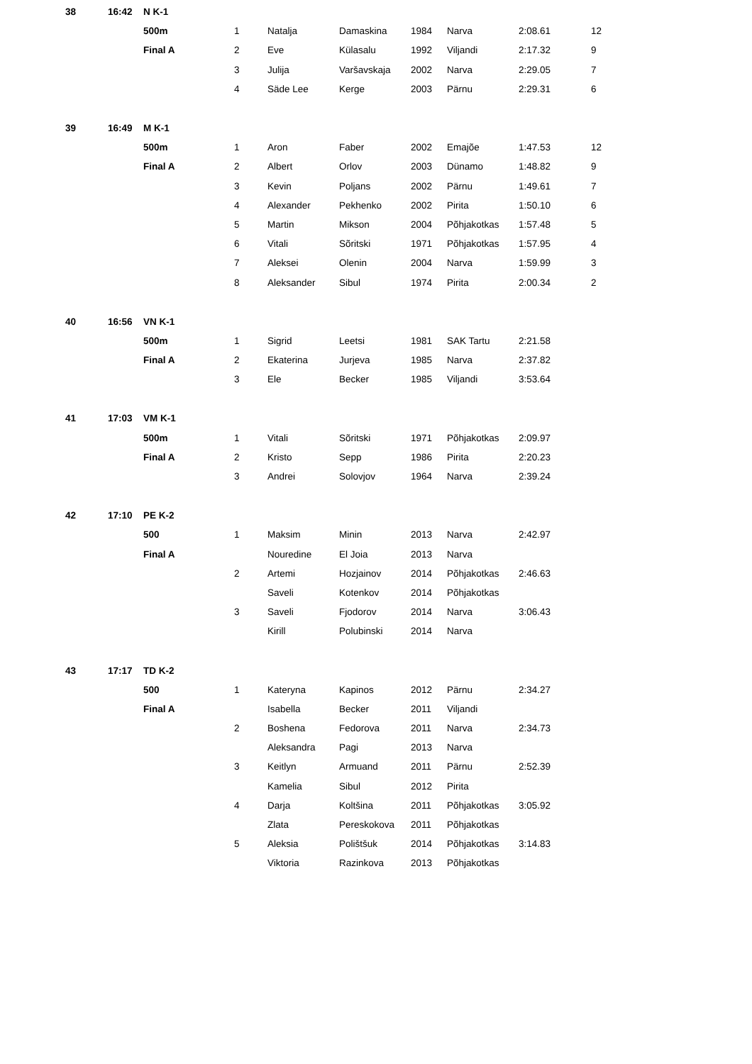| 38 | 16:42 | N K-1 | | | | | | | |
| | | 500m | 1 | Natalja | Damaskina | 1984 | Narva | 2:08.61 | 12 |
| | | Final A | 2 | Eve | Külasalu | 1992 | Viljandi | 2:17.32 | 9 |
| | | | 3 | Julija | Varšavskaja | 2002 | Narva | 2:29.05 | 7 |
| | | | 4 | Säde Lee | Kerge | 2003 | Pärnu | 2:29.31 | 6 |
| 39 | 16:49 | M K-1 | | | | | | | |
| | | 500m | 1 | Aron | Faber | 2002 | Emajõe | 1:47.53 | 12 |
| | | Final A | 2 | Albert | Orlov | 2003 | Dünamo | 1:48.82 | 9 |
| | | | 3 | Kevin | Poljans | 2002 | Pärnu | 1:49.61 | 7 |
| | | | 4 | Alexander | Pekhenko | 2002 | Pirita | 1:50.10 | 6 |
| | | | 5 | Martin | Mikson | 2004 | Põhjakotkas | 1:57.48 | 5 |
| | | | 6 | Vitali | Sõritski | 1971 | Põhjakotkas | 1:57.95 | 4 |
| | | | 7 | Aleksei | Olenin | 2004 | Narva | 1:59.99 | 3 |
| | | | 8 | Aleksander | Sibul | 1974 | Pirita | 2:00.34 | 2 |
| 40 | 16:56 | VN K-1 | | | | | | | |
| | | 500m | 1 | Sigrid | Leetsi | 1981 | SAK Tartu | 2:21.58 | |
| | | Final A | 2 | Ekaterina | Jurjeva | 1985 | Narva | 2:37.82 | |
| | | | 3 | Ele | Becker | 1985 | Viljandi | 3:53.64 | |
| 41 | 17:03 | VM K-1 | | | | | | | |
| | | 500m | 1 | Vitali | Sõritski | 1971 | Põhjakotkas | 2:09.97 | |
| | | Final A | 2 | Kristo | Sepp | 1986 | Pirita | 2:20.23 | |
| | | | 3 | Andrei | Solovjov | 1964 | Narva | 2:39.24 | |
| 42 | 17:10 | PE K-2 | | | | | | | |
| | | 500 | 1 | Maksim | Minin | 2013 | Narva | 2:42.97 | |
| | | Final A | | Nouredine | El Joia | 2013 | Narva | | |
| | | | 2 | Artemi | Hozjainov | 2014 | Põhjakotkas | 2:46.63 | |
| | | | | Saveli | Kotenkov | 2014 | Põhjakotkas | | |
| | | | 3 | Saveli | Fjodorov | 2014 | Narva | 3:06.43 | |
| | | | | Kirill | Polubinski | 2014 | Narva | | |
| 43 | 17:17 | TD K-2 | | | | | | | |
| | | 500 | 1 | Kateryna | Kapinos | 2012 | Pärnu | 2:34.27 | |
| | | Final A | | Isabella | Becker | 2011 | Viljandi | | |
| | | | 2 | Boshena | Fedorova | 2011 | Narva | 2:34.73 | |
| | | | | Aleksandra | Pagi | 2013 | Narva | | |
| | | | 3 | Keitlyn | Armuand | 2011 | Pärnu | 2:52.39 | |
| | | | | Kamelia | Sibul | 2012 | Pirita | | |
| | | | 4 | Darja | Koltšina | 2011 | Põhjakotkas | 3:05.92 | |
| | | | | Zlata | Pereskokova | 2011 | Põhjakotkas | | |
| | | | 5 | Aleksia | Polištšuk | 2014 | Põhjakotkas | 3:14.83 | |
| | | | | Viktoria | Razinkova | 2013 | Põhjakotkas | | |